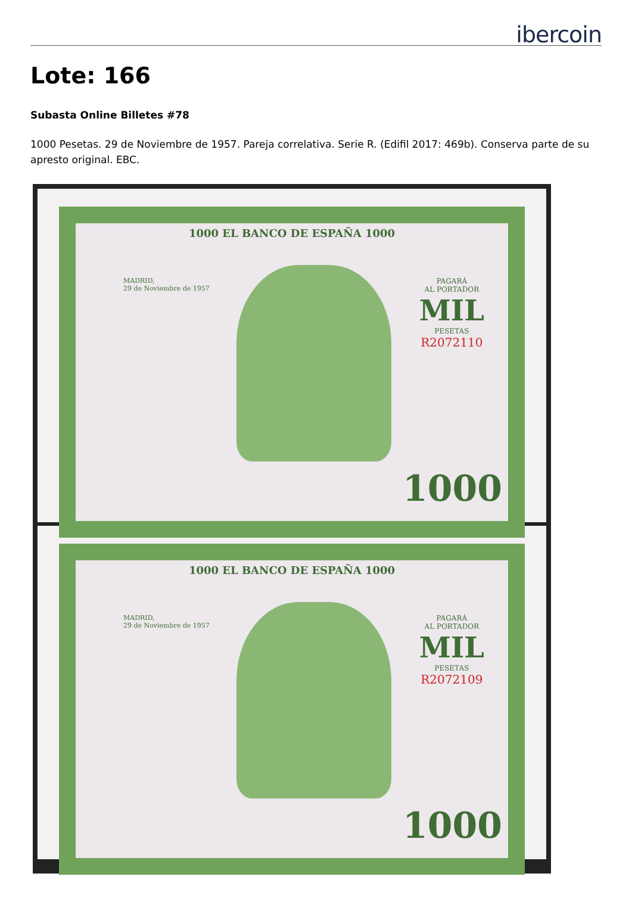ibercoin
Lote: 166
Subasta Online Billetes #78
1000 Pesetas. 29 de Noviembre de 1957. Pareja correlativa. Serie R. (Edifil 2017: 469b). Conserva parte de su apresto original. EBC.
1000 EL BANCO DE ESPAÑA 1000
MADRID,
29 de Noviembre de 1957
PAGARÁ
AL PORTADOR
MIL
PESETAS
R2072110
1000
1000 EL BANCO DE ESPAÑA 1000
MADRID,
29 de Noviembre de 1957
PAGARÁ
AL PORTADOR
MIL
PESETAS
R2072109
1000